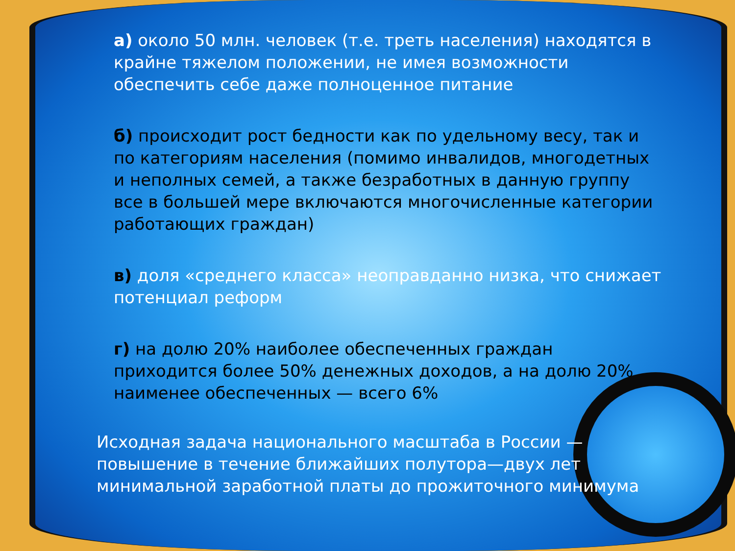а) около 50 млн. человек (т.е. треть населения) находятся в крайне тяжелом положении, не имея возможности обеспечить себе даже полноценное питание
б) происходит рост бедности как по удельному весу, так и по категориям населения (помимо инвалидов, многодетных и неполных семей, а также безработных в данную группу все в большей мере включаются многочисленные категории работающих граждан)
в) доля «среднего класса» неоправданно низка, что снижает потенциал реформ
г) на долю 20% наиболее обеспеченных граждан приходится более 50% денежных доходов, а на долю 20% наименее обеспеченных — всего 6%
Исходная задача национального масштаба в России — повышение в течение ближайших полутора—двух лет минимальной заработной платы до прожиточного минимума